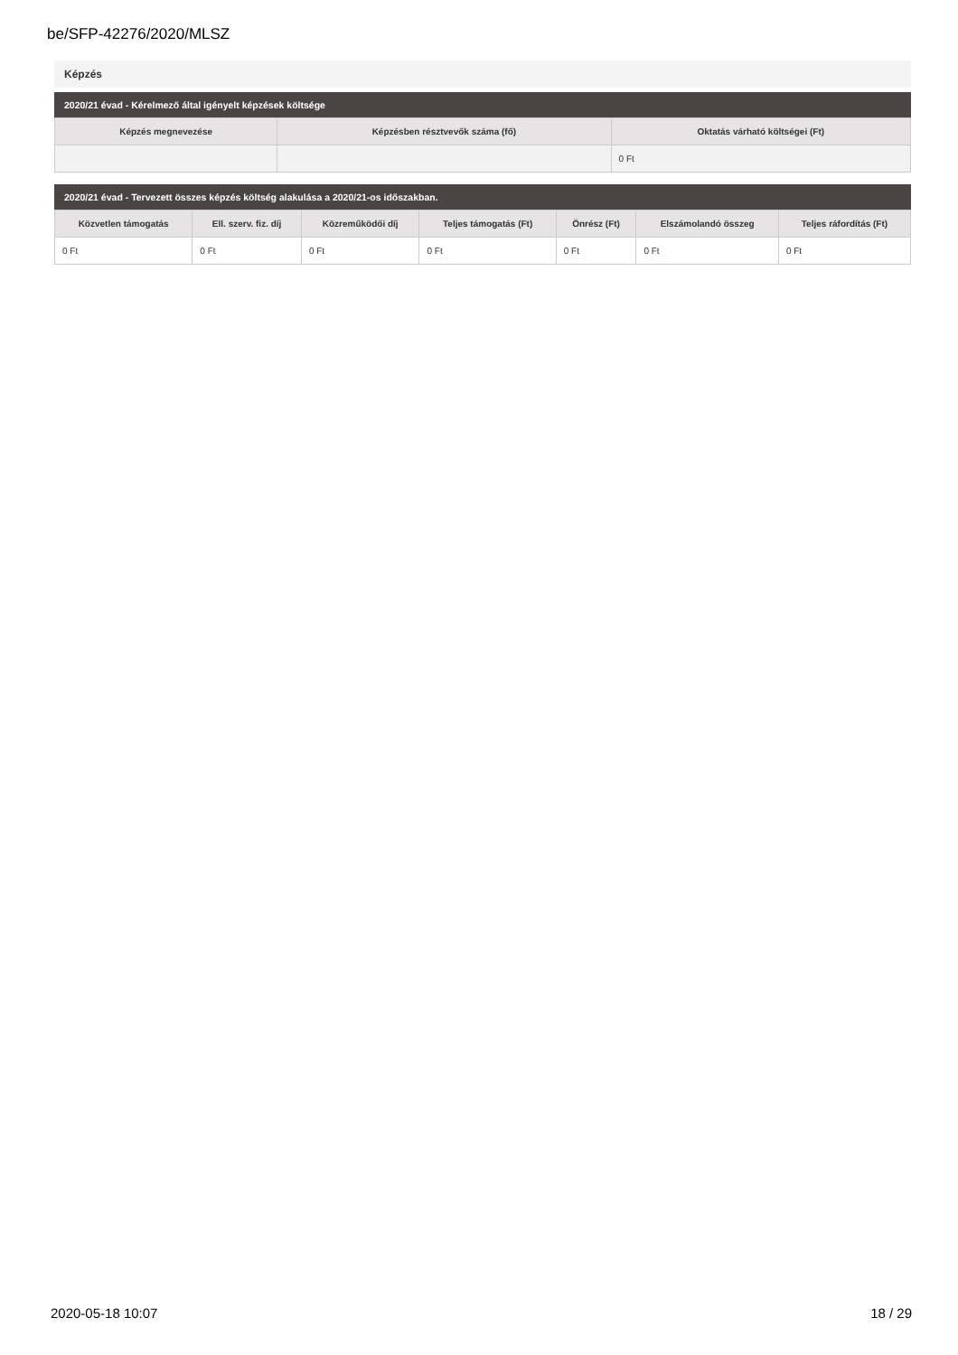be/SFP-42276/2020/MLSZ
Képzés
2020/21 évad - Kérelmező által igényelt képzések költsége
| Képzés megnevezése | Képzésben résztvevők száma (fő) | Oktatás várható költségei (Ft) |
| --- | --- | --- |
| | | 0 Ft |
2020/21 évad - Tervezett összes képzés költség alakulása a 2020/21-os időszakban.
| Közvetlen támogatás | Ell. szerv. fiz. díj | Közreműködői díj | Teljes támogatás (Ft) | Önrész (Ft) | Elszámolandó összeg | Teljes ráfordítás (Ft) |
| --- | --- | --- | --- | --- | --- | --- |
| 0 Ft | 0 Ft | 0 Ft | 0 Ft | 0 Ft | 0 Ft | 0 Ft |
2020-05-18 10:07 18 / 29